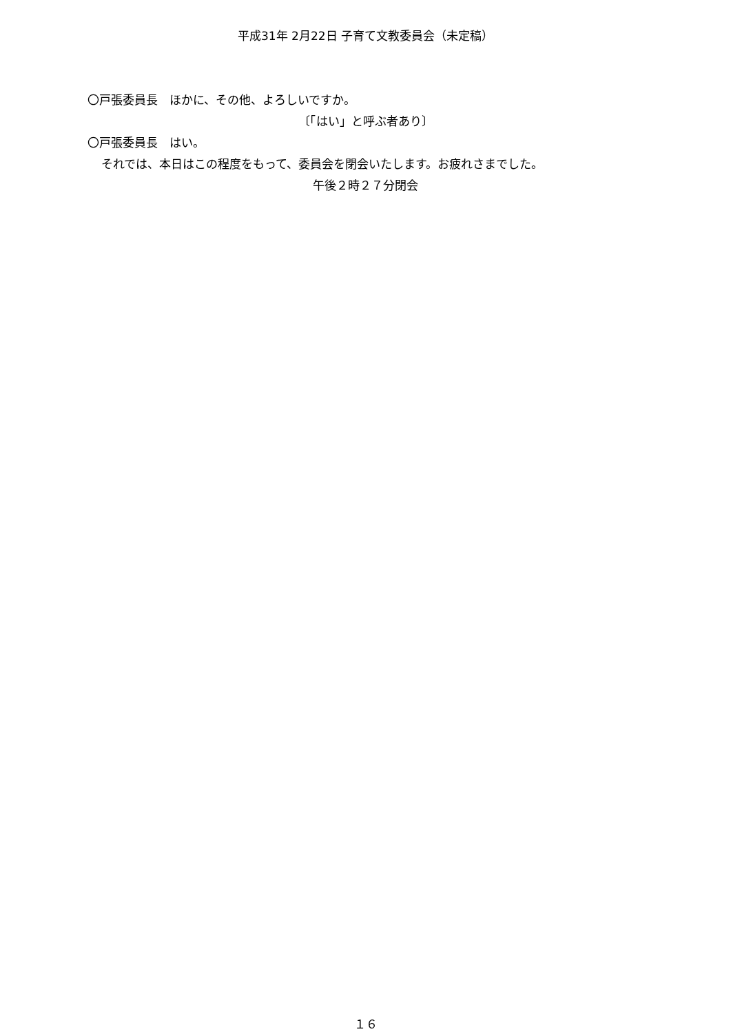平成31年 2月22日 子育て文教委員会（未定稿）
〇戸張委員長　ほかに、その他、よろしいですか。
〔「はい」と呼ぶ者あり〕
〇戸張委員長　はい。
それでは、本日はこの程度をもって、委員会を閉会いたします。お疲れさまでした。
午後２時２７分閉会
１６